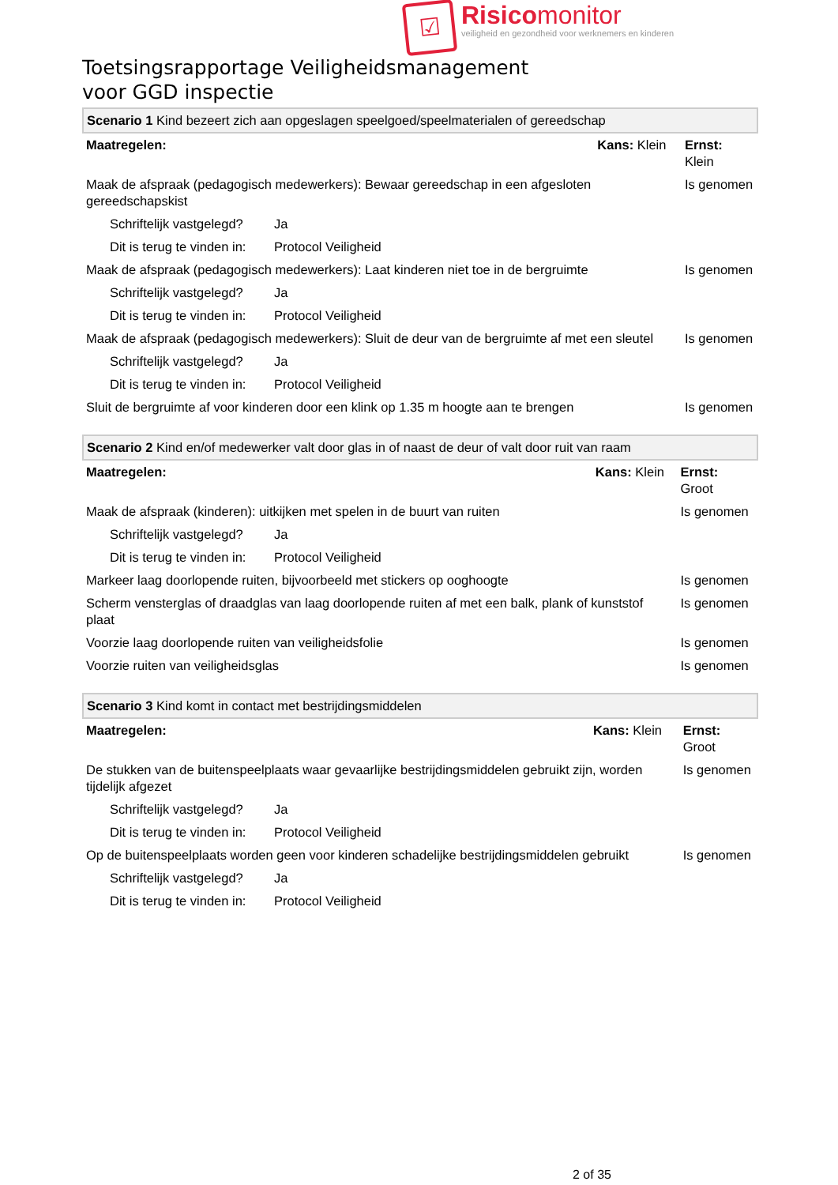☑
Risicomonitor
veiligheid en gezondheid voor werknemers en kinderen
Toetsingsrapportage Veiligheidsmanagement
voor GGD inspectie
| Scenario 1 Kind bezeert zich aan opgeslagen speelgoed/speelmaterialen of gereedschap | | | |
| Maatregelen: | | Kans: Klein | Ernst: Klein |
| Maak de afspraak (pedagogisch medewerkers): Bewaar gereedschap in een afgesloten gereedschapskist | | | Is genomen |
| Schriftelijk vastgelegd? | Ja | | |
| Dit is terug te vinden in: | Protocol Veiligheid | | |
| Maak de afspraak (pedagogisch medewerkers): Laat kinderen niet toe in de bergruimte | | | Is genomen |
| Schriftelijk vastgelegd? | Ja | | |
| Dit is terug te vinden in: | Protocol Veiligheid | | |
| Maak de afspraak (pedagogisch medewerkers): Sluit de deur van de bergruimte af met een sleutel | | | Is genomen |
| Schriftelijk vastgelegd? | Ja | | |
| Dit is terug te vinden in: | Protocol Veiligheid | | |
| Sluit de bergruimte af voor kinderen door een klink op 1.35 m hoogte aan te brengen | | | Is genomen |
| Scenario 2 Kind en/of medewerker valt door glas in of naast de deur of valt door ruit van raam | | | |
| Maatregelen: | | Kans: Klein | Ernst: Groot |
| Maak de afspraak (kinderen): uitkijken met spelen in de buurt van ruiten | | | Is genomen |
| Schriftelijk vastgelegd? | Ja | | |
| Dit is terug te vinden in: | Protocol Veiligheid | | |
| Markeer laag doorlopende ruiten, bijvoorbeeld met stickers op ooghoogte | | | Is genomen |
| Scherm vensterglas of draadglas van laag doorlopende ruiten af met een balk, plank of kunststof plaat | | | Is genomen |
| Voorzie laag doorlopende ruiten van veiligheidsfolie | | | Is genomen |
| Voorzie ruiten van veiligheidsglas | | | Is genomen |
| Scenario 3 Kind komt in contact met bestrijdingsmiddelen | | | |
| Maatregelen: | | Kans: Klein | Ernst: Groot |
| De stukken van de buitenspeelplaats waar gevaarlijke bestrijdingsmiddelen gebruikt zijn, worden tijdelijk afgezet | | | Is genomen |
| Schriftelijk vastgelegd? | Ja | | |
| Dit is terug te vinden in: | Protocol Veiligheid | | |
| Op de buitenspeelplaats worden geen voor kinderen schadelijke bestrijdingsmiddelen gebruikt | | | Is genomen |
| Schriftelijk vastgelegd? | Ja | | |
| Dit is terug te vinden in: | Protocol Veiligheid | | |
2 of 35